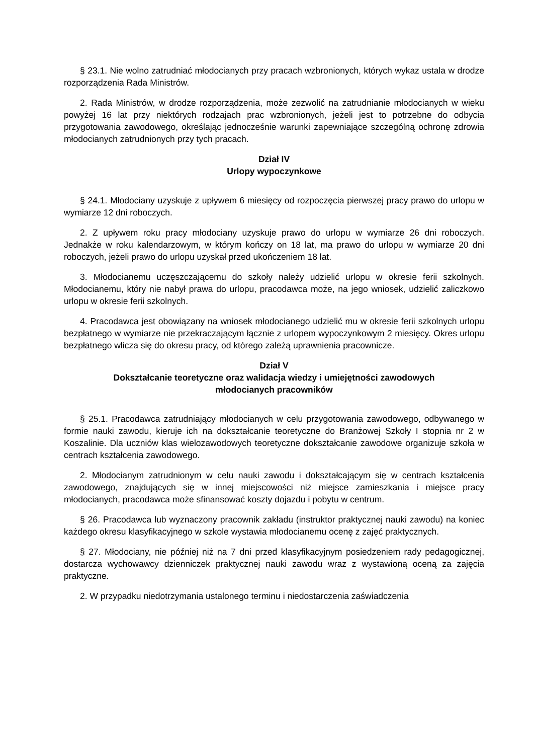§ 23.1. Nie wolno zatrudniać młodocianych przy pracach wzbronionych, których wykaz ustala w drodze rozporządzenia Rada Ministrów.
2. Rada Ministrów, w drodze rozporządzenia, może zezwolić na zatrudnianie młodocianych w wieku powyżej 16 lat przy niektórych rodzajach prac wzbronionych, jeżeli jest to potrzebne do odbycia przygotowania zawodowego, określając jednocześnie warunki zapewniające szczególną ochronę zdrowia młodocianych zatrudnionych przy tych pracach.
Dział IV
Urlopy wypoczynkowe
§ 24.1. Młodociany uzyskuje z upływem 6 miesięcy od rozpoczęcia pierwszej pracy prawo do urlopu w wymiarze 12 dni roboczych.
2. Z upływem roku pracy młodociany uzyskuje prawo do urlopu w wymiarze 26 dni roboczych. Jednakże w roku kalendarzowym, w którym kończy on 18 lat, ma prawo do urlopu w wymiarze 20 dni roboczych, jeżeli prawo do urlopu uzyskał przed ukończeniem 18 lat.
3. Młodocianemu uczęszczającemu do szkoły należy udzielić urlopu w okresie ferii szkolnych. Młodocianemu, który nie nabył prawa do urlopu, pracodawca może, na jego wniosek, udzielić zaliczkowo urlopu w okresie ferii szkolnych.
4. Pracodawca jest obowiązany na wniosek młodocianego udzielić mu w okresie ferii szkolnych urlopu bezpłatnego w wymiarze nie przekraczającym łącznie z urlopem wypoczynkowym 2 miesięcy. Okres urlopu bezpłatnego wlicza się do okresu pracy, od którego zależą uprawnienia pracownicze.
Dział V
Dokształcanie teoretyczne oraz walidacja wiedzy i umiejętności zawodowych
młodocianych pracowników
§ 25.1. Pracodawca zatrudniający młodocianych w celu przygotowania zawodowego, odbywanego w formie nauki zawodu, kieruje ich na dokształcanie teoretyczne do Branżowej Szkoły I stopnia nr 2 w Koszalinie. Dla uczniów klas wielozawodowych teoretyczne dokształcanie zawodowe organizuje szkoła w centrach kształcenia zawodowego.
2. Młodocianym zatrudnionym w celu nauki zawodu i dokształcającym się w centrach kształcenia zawodowego, znajdujących się w innej miejscowości niż miejsce zamieszkania i miejsce pracy młodocianych, pracodawca może sfinansować koszty dojazdu i pobytu w centrum.
§ 26. Pracodawca lub wyznaczony pracownik zakładu (instruktor praktycznej nauki zawodu) na koniec każdego okresu klasyfikacyjnego w szkole wystawia młodocianemu ocenę z zajęć praktycznych.
§ 27. Młodociany, nie później niż na 7 dni przed klasyfikacyjnym posiedzeniem rady pedagogicznej, dostarcza wychowawcy dzienniczek praktycznej nauki zawodu wraz z wystawioną oceną za zajęcia praktyczne.
2. W przypadku niedotrzymania ustalonego terminu i niedostarczenia zaświadczenia